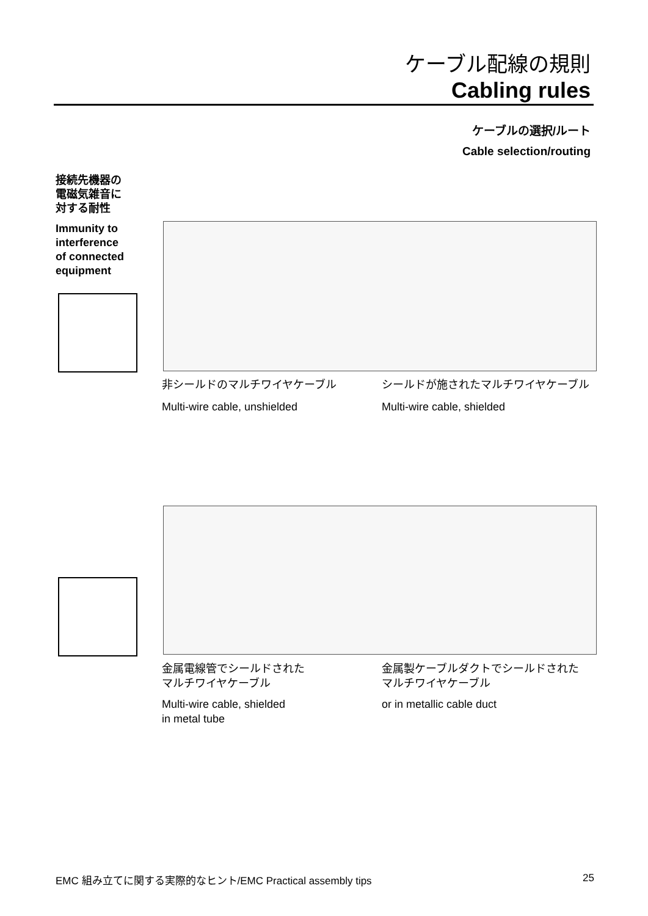ケーブル配線の規則
Cabling rules
ケーブルの選択/ルート
Cable selection/routing
接続先機器の
電磁気雑音に
対する耐性
Immunity to
interference
of connected
equipment
非シールドのマルチワイヤケーブル
Multi-wire cable, unshielded
シールドが施されたマルチワイヤケーブル
Multi-wire cable, shielded
金属電線管でシールドされた
マルチワイヤケーブル
Multi-wire cable, shielded
in metal tube
金属製ケーブルダクトでシールドされた
マルチワイヤケーブル
or in metallic cable duct
EMC 組み立てに関する実際的なヒント/EMC Practical assembly tips
25